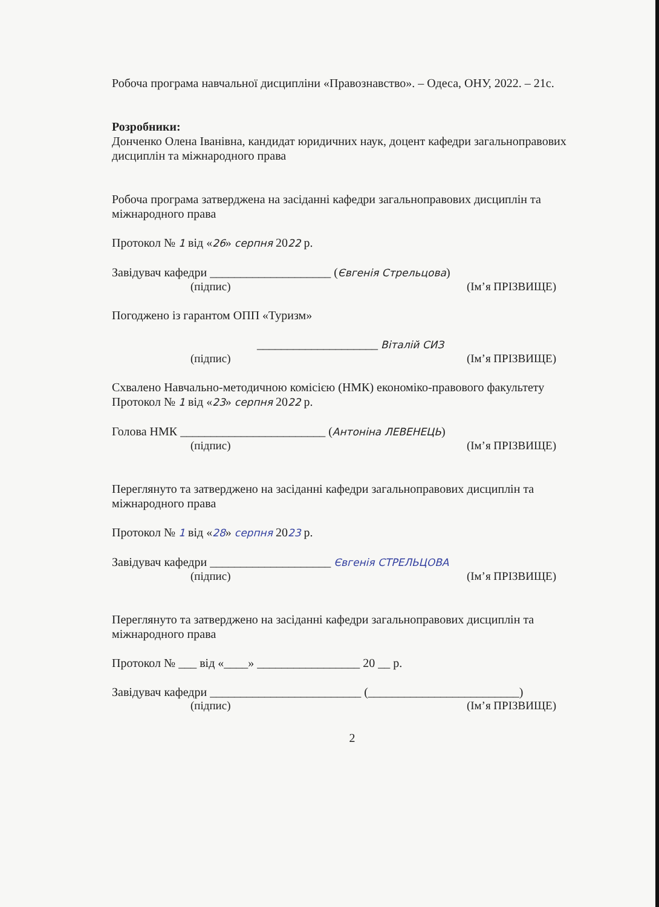Робоча програма навчальної дисципліни «Правознавство». – Одеса, ОНУ, 2022. – 21с.
Розробники:
Донченко Олена Іванівна, кандидат юридичних наук, доцент кафедри загальноправових дисциплін та міжнародного права
Робоча програма затверджена на засіданні кафедри загальноправових дисциплін та міжнародного права
Протокол № 1 від «26» серпня 2022 р.
Завідувач кафедри ____________________ (Євгенія Стрельцова)
(підпис) (Ім’я ПРІЗВИЩЕ)
Погоджено із гарантом ОПП «Туризм»
____________________ Віталій СИЗ
(підпис) (Ім’я ПРІЗВИЩЕ)
Схвалено Навчально-методичною комісією (НМК) економіко-правового факультету
Протокол № 1 від «23» серпня 2022 р.
Голова НМК ________________________ (Антоніна ЛЕВЕНЕЦЬ)
(підпис) (Ім’я ПРІЗВИЩЕ)
Переглянуто та затверджено на засіданні кафедри загальноправових дисциплін та міжнародного права
Протокол № 1 від «28» серпня 2023 р.
Завідувач кафедри ____________________ Євгенія СТРЕЛЬЦОВА
(підпис) (Ім’я ПРІЗВИЩЕ)
Переглянуто та затверджено на засіданні кафедри загальноправових дисциплін та міжнародного права
Протокол № ___ від «____» _________________ 20 __ р.
Завідувач кафедри _________________________ (_________________________)
(підпис) (Ім’я ПРІЗВИЩЕ)
2